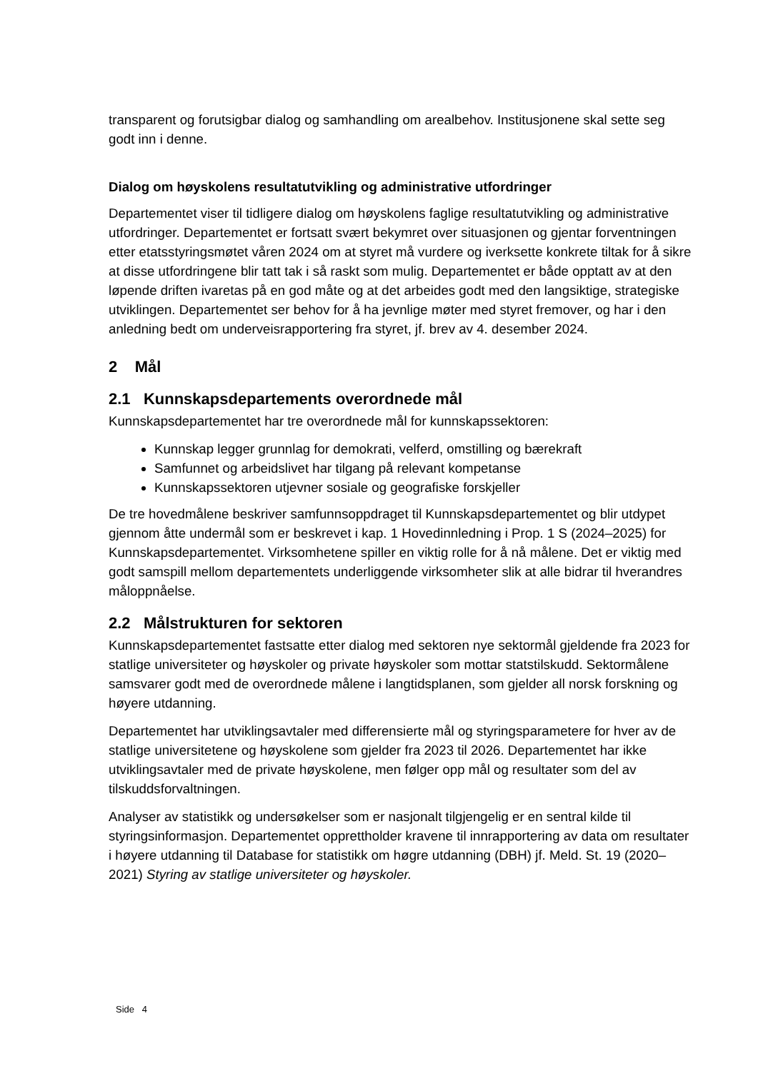transparent og forutsigbar dialog og samhandling om arealbehov. Institusjonene skal sette seg godt inn i denne.
Dialog om høyskolens resultatutvikling og administrative utfordringer
Departementet viser til tidligere dialog om høyskolens faglige resultatutvikling og administrative utfordringer. Departementet er fortsatt svært bekymret over situasjonen og gjentar forventningen etter etatsstyringsmøtet våren 2024 om at styret må vurdere og iverksette konkrete tiltak for å sikre at disse utfordringene blir tatt tak i så raskt som mulig. Departementet er både opptatt av at den løpende driften ivaretas på en god måte og at det arbeides godt med den langsiktige, strategiske utviklingen. Departementet ser behov for å ha jevnlige møter med styret fremover, og har i den anledning bedt om underveisrapportering fra styret, jf. brev av 4. desember 2024.
2 Mål
2.1 Kunnskapsdepartements overordnede mål
Kunnskapsdepartementet har tre overordnede mål for kunnskapssektoren:
Kunnskap legger grunnlag for demokrati, velferd, omstilling og bærekraft
Samfunnet og arbeidslivet har tilgang på relevant kompetanse
Kunnskapssektoren utjevner sosiale og geografiske forskjeller
De tre hovedmålene beskriver samfunnsoppdraget til Kunnskapsdepartementet og blir utdypet gjennom åtte undermål som er beskrevet i kap. 1 Hovedinnledning i Prop. 1 S (2024–2025) for Kunnskapsdepartementet. Virksomhetene spiller en viktig rolle for å nå målene. Det er viktig med godt samspill mellom departementets underliggende virksomheter slik at alle bidrar til hverandres måloppnåelse.
2.2 Målstrukturen for sektoren
Kunnskapsdepartementet fastsatte etter dialog med sektoren nye sektormål gjeldende fra 2023 for statlige universiteter og høyskoler og private høyskoler som mottar statstilskudd. Sektormålene samsvarer godt med de overordnede målene i langtidsplanen, som gjelder all norsk forskning og høyere utdanning.
Departementet har utviklingsavtaler med differensierte mål og styringsparametere for hver av de statlige universitetene og høyskolene som gjelder fra 2023 til 2026. Departementet har ikke utviklingsavtaler med de private høyskolene, men følger opp mål og resultater som del av tilskuddsforvaltningen.
Analyser av statistikk og undersøkelser som er nasjonalt tilgjengelig er en sentral kilde til styringsinformasjon. Departementet opprettholder kravene til innrapportering av data om resultater i høyere utdanning til Database for statistikk om høgre utdanning (DBH) jf. Meld. St. 19 (2020–2021) Styring av statlige universiteter og høyskoler.
Side 4